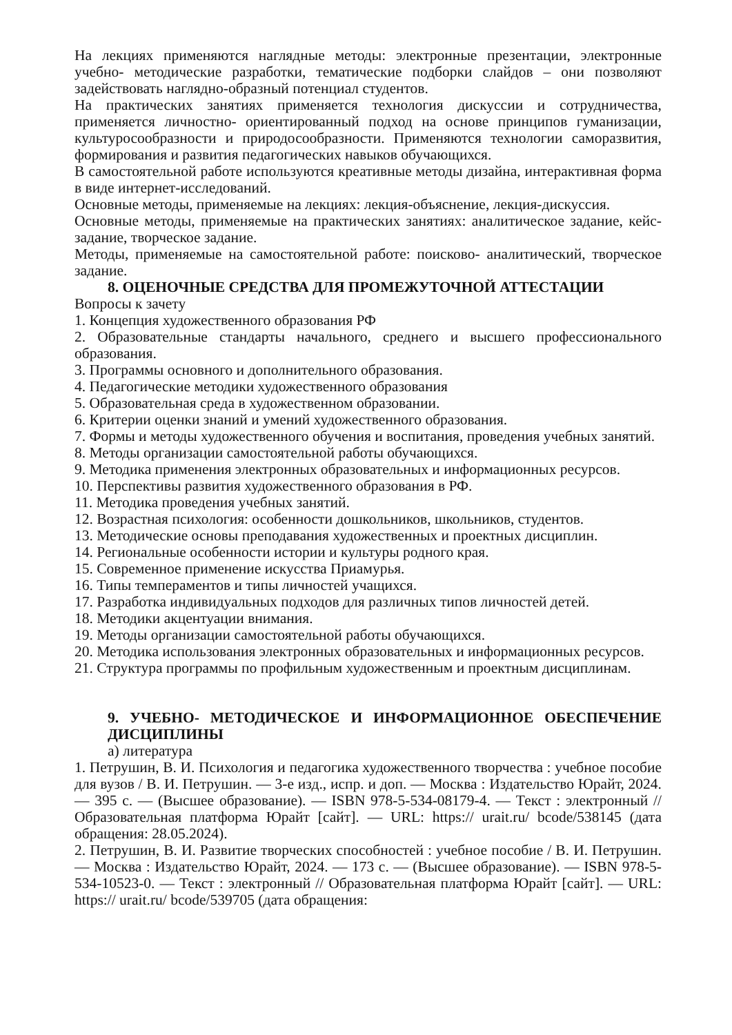На лекциях применяются наглядные методы: электронные презентации, электронные учебно- методические разработки, тематические подборки слайдов – они позволяют задействовать наглядно-образный потенциал студентов.
На практических занятиях применяется технология дискуссии и сотрудничества, применяется личностно- ориентированный подход на основе принципов гуманизации, культуросообразности и природосообразности. Применяются технологии саморазвития, формирования и развития педагогических навыков обучающихся.
В самостоятельной работе используются креативные методы дизайна, интерактивная форма в виде интернет-исследований.
Основные методы, применяемые на лекциях: лекция-объяснение, лекция-дискуссия.
Основные методы, применяемые на практических занятиях: аналитическое задание, кейс-задание, творческое задание.
Методы, применяемые на самостоятельной работе: поисково- аналитический, творческое задание.
8. ОЦЕНОЧНЫЕ СРЕДСТВА ДЛЯ ПРОМЕЖУТОЧНОЙ АТТЕСТАЦИИ
Вопросы к зачету
1. Концепция художественного образования РФ
2. Образовательные стандарты начального, среднего и высшего профессионального образования.
3. Программы основного и дополнительного образования.
4. Педагогические методики художественного образования
5. Образовательная среда в художественном образовании.
6. Критерии оценки знаний и умений художественного образования.
7. Формы и методы художественного обучения и воспитания, проведения учебных занятий.
8. Методы организации самостоятельной работы обучающихся.
9. Методика применения электронных образовательных и информационных ресурсов.
10. Перспективы развития художественного образования в РФ.
11. Методика проведения учебных занятий.
12. Возрастная психология: особенности дошкольников, школьников, студентов.
13. Методические основы преподавания художественных и проектных дисциплин.
14. Региональные особенности истории и культуры родного края.
15. Современное применение искусства Приамурья.
16. Типы темпераментов и типы личностей учащихся.
17. Разработка индивидуальных подходов для различных типов личностей детей.
18. Методики акцентуации внимания.
19. Методы организации самостоятельной работы обучающихся.
20. Методика использования электронных образовательных и информационных ресурсов.
21. Структура программы по профильным художественным и проектным дисциплинам.
9. УЧЕБНО- МЕТОДИЧЕСКОЕ И ИНФОРМАЦИОННОЕ ОБЕСПЕЧЕНИЕ ДИСЦИПЛИНЫ
а) литература
1. Петрушин, В. И. Психология и педагогика художественного творчества : учебное пособие для вузов / В. И. Петрушин. — 3-е изд., испр. и доп. — Москва : Издательство Юрайт, 2024. — 395 с. — (Высшее образование). — ISBN 978-5-534-08179-4. — Текст : электронный // Образовательная платформа Юрайт [сайт]. — URL: https:// urait.ru/ bcode/538145 (дата обращения: 28.05.2024).
2. Петрушин, В. И. Развитие творческих способностей : учебное пособие / В. И. Петрушин. — Москва : Издательство Юрайт, 2024. — 173 с. — (Высшее образование). — ISBN 978-5-534-10523-0. — Текст : электронный // Образовательная платформа Юрайт [сайт]. — URL: https:// urait.ru/ bcode/539705 (дата обращения: